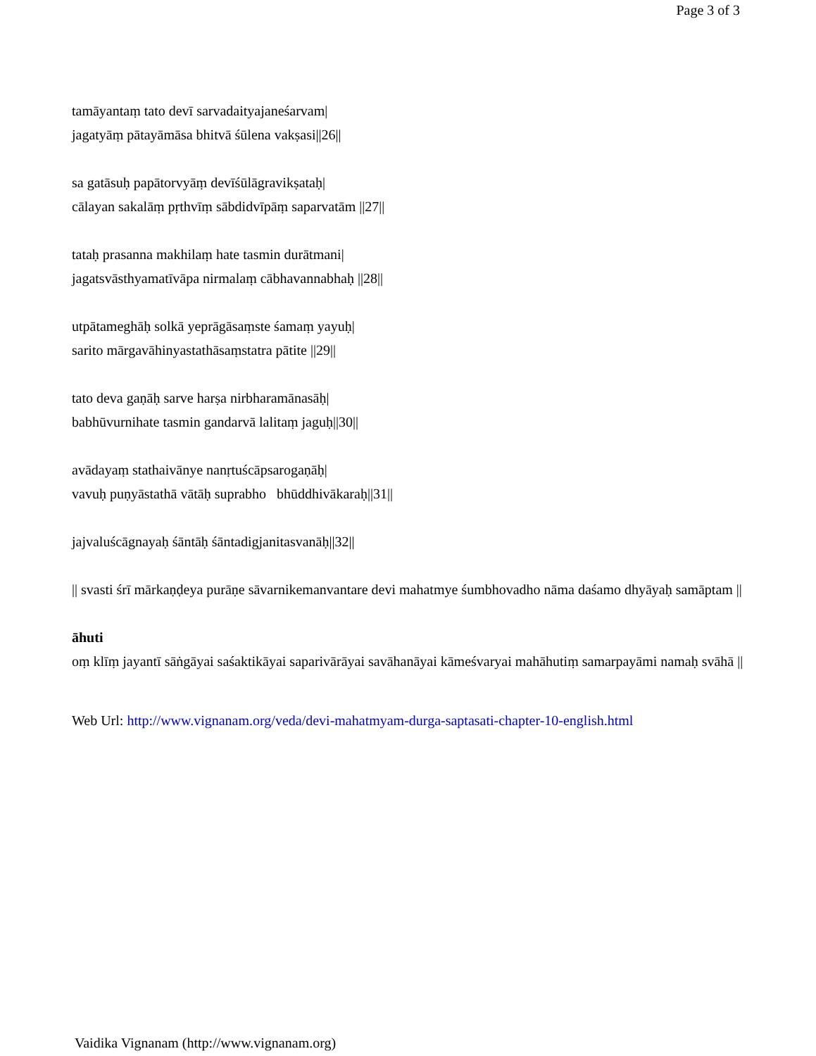Page 3 of 3
tamāyantaṃ tato devī sarvadaityajaneśarvam|
jagatyāṃ pātayāmāsa bhitvā śūlena vakṣasi||26||
sa gatāsuḥ papātorvyāṃ devīśūlāgravikṣataḥ|
cālayan sakalāṃ pṛthvīṃ sābdidvīpāṃ saparvatām ||27||
tataḥ prasanna makhilaṃ hate tasmin durātmani|
jagatsvāsthyamatīvāpa nirmalaṃ cābhavannabhaḥ ||28||
utpātameghāḥ solkā yeprāgāsaṃste śamaṃ yayuḥ|
sarito mārgavāhinyastathāsaṃstatra pātite ||29||
tato deva gaṇāḥ sarve harṣa nirbharamānasāḥ|
babhūvurnihate tasmin gandarvā lalitaṃ jaguḥ||30||
avādayaṃ stathaivānye nanṛtuścāpsarogaṇāḥ|
vavuḥ puṇyāstathā vātāḥ suprabho bhūddhivākaraḥ||31||
jajvaluścāgnayaḥ śāntāḥ śāntadigjanitasvanāḥ||32||
|| svasti śrī mārkaṇḍeya purāṇe sāvarnikemanvantare devi mahatmye śumbhovadho nāma daśamo dhyāyaḥ samāptam ||
āhuti
oṃ klīṃ jayantī sāṅgāyai saśaktikāyai saparivārāyai savāhanāyai kāmeśvaryai mahāhutiṃ samarpayāmi namaḥ svāhā ||
Web Url: http://www.vignanam.org/veda/devi-mahatmyam-durga-saptasati-chapter-10-english.html
Vaidika Vignanam (http://www.vignanam.org)